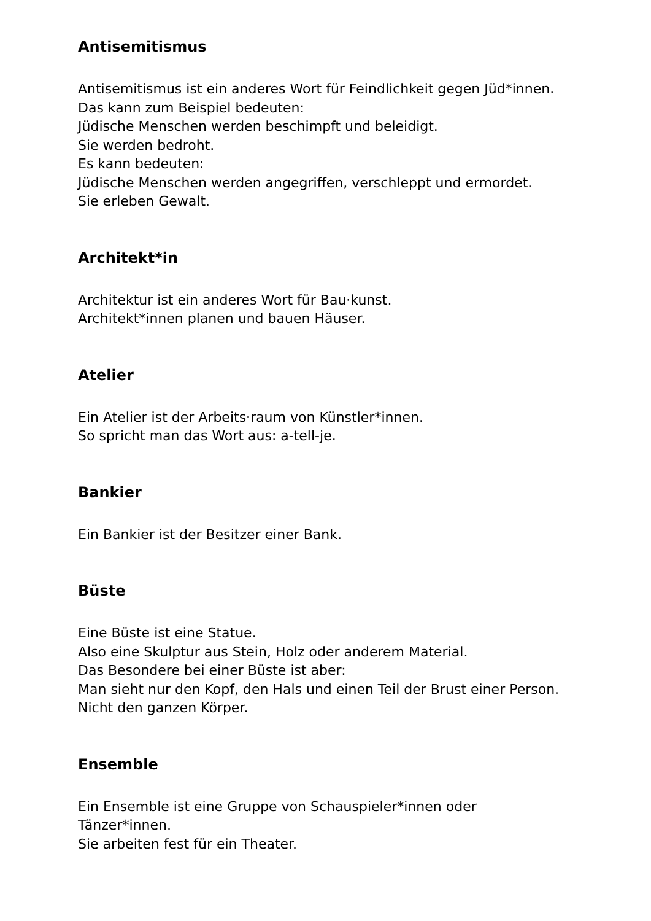Antisemitismus
Antisemitismus ist ein anderes Wort für Feindlichkeit gegen Jüd*innen.
Das kann zum Beispiel bedeuten:
Jüdische Menschen werden beschimpft und beleidigt.
Sie werden bedroht.
Es kann bedeuten:
Jüdische Menschen werden angegriffen, verschleppt und ermordet.
Sie erleben Gewalt.
Architekt*in
Architektur ist ein anderes Wort für Bau·kunst.
Architekt*innen planen und bauen Häuser.
Atelier
Ein Atelier ist der Arbeits·raum von Künstler*innen.
So spricht man das Wort aus: a-tell-je.
Bankier
Ein Bankier ist der Besitzer einer Bank.
Büste
Eine Büste ist eine Statue.
Also eine Skulptur aus Stein, Holz oder anderem Material.
Das Besondere bei einer Büste ist aber:
Man sieht nur den Kopf, den Hals und einen Teil der Brust einer Person.
Nicht den ganzen Körper.
Ensemble
Ein Ensemble ist eine Gruppe von Schauspieler*innen oder
Tänzer*innen.
Sie arbeiten fest für ein Theater.